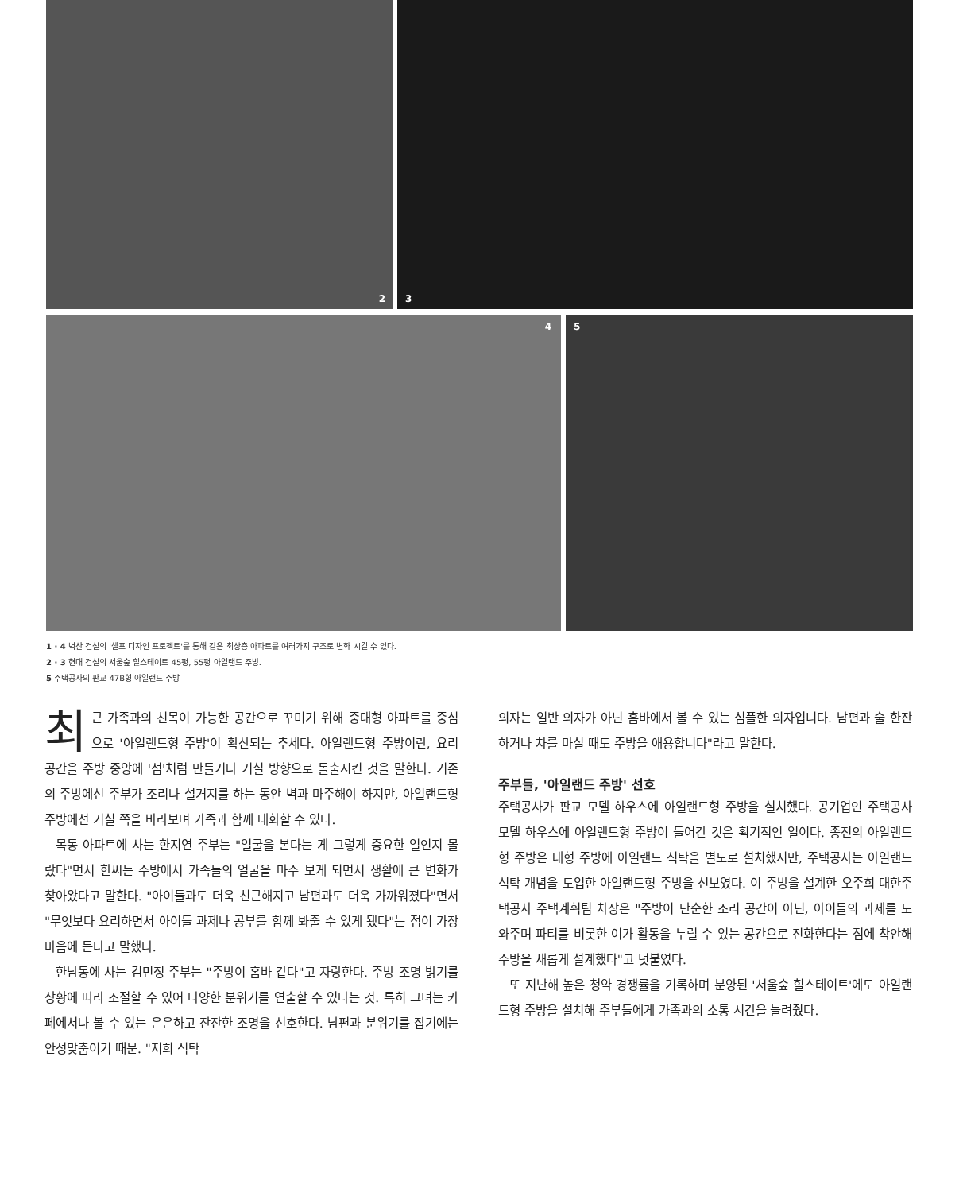2 3
4 5
1 · 4 벽산 건설의 '셀프 디자인 프로젝트'를 통해 같은 최상층 아파트를 여러가지 구조로 변화 시킬 수 있다.
2 · 3 현대 건설의 서울숲 힐스테이트 45평, 55평 아일랜드 주방.
5 주택공사의 판교 47B형 아일랜드 주방
최근 가족과의 친목이 가능한 공간으로 꾸미기 위해 중대형 아파트를 중심으로 '아일랜드형 주방'이 확산되는 추세다. 아일랜드형 주방이란, 요리 공간을 주방 중앙에 '섬'처럼 만들거나 거실 방향으로 돌출시킨 것을 말한다. 기존의 주방에선 주부가 조리나 설거지를 하는 동안 벽과 마주해야 하지만, 아일랜드형 주방에선 거실 쪽을 바라보며 가족과 함께 대화할 수 있다.
목동 아파트에 사는 한지연 주부는 "얼굴을 본다는 게 그렇게 중요한 일인지 몰랐다"면서 한씨는 주방에서 가족들의 얼굴을 마주 보게 되면서 생활에 큰 변화가 찾아왔다고 말한다. "아이들과도 더욱 친근해지고 남편과도 더욱 가까워졌다"면서 "무엇보다 요리하면서 아이들 과제나 공부를 함께 봐줄 수 있게 됐다"는 점이 가장 마음에 든다고 말했다.
한남동에 사는 김민정 주부는 "주방이 홈바 같다"고 자랑한다. 주방 조명 밝기를 상황에 따라 조절할 수 있어 다양한 분위기를 연출할 수 있다는 것. 특히 그녀는 카페에서나 볼 수 있는 은은하고 잔잔한 조명을 선호한다. 남편과 분위기를 잡기에는 안성맞춤이기 때문. "저희 식탁
의자는 일반 의자가 아닌 홈바에서 볼 수 있는 심플한 의자입니다. 남편과 술 한잔하거나 차를 마실 때도 주방을 애용합니다"라고 말한다.
주부들, '아일랜드 주방' 선호
주택공사가 판교 모델 하우스에 아일랜드형 주방을 설치했다. 공기업인 주택공사 모델 하우스에 아일랜드형 주방이 들어간 것은 획기적인 일이다. 종전의 아일랜드형 주방은 대형 주방에 아일랜드 식탁을 별도로 설치했지만, 주택공사는 아일랜드 식탁 개념을 도입한 아일랜드형 주방을 선보였다. 이 주방을 설계한 오주희 대한주택공사 주택계획팀 차장은 "주방이 단순한 조리 공간이 아닌, 아이들의 과제를 도와주며 파티를 비롯한 여가 활동을 누릴 수 있는 공간으로 진화한다는 점에 착안해 주방을 새롭게 설계했다"고 덧붙였다.
또 지난해 높은 청약 경쟁률을 기록하며 분양된 '서울숲 힐스테이트'에도 아일랜드형 주방을 설치해 주부들에게 가족과의 소통 시간을 늘려줬다.